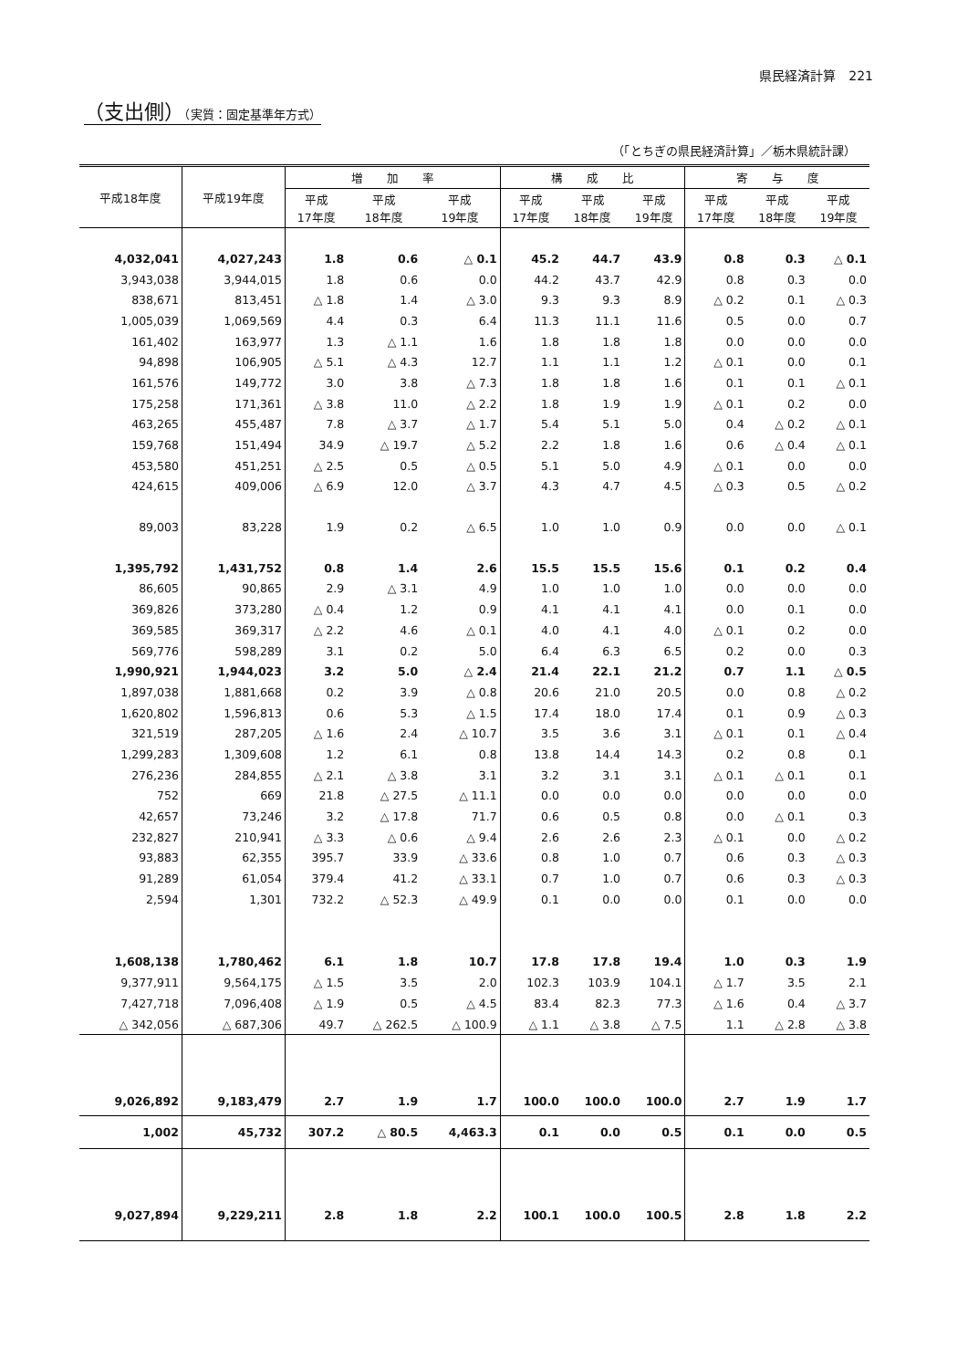県民経済計算　221
（支出側）（実質：固定基準年方式）
（「とちぎの県民経済計算」／栃木県統計課）
| 平成18年度 | 平成19年度 | 増 加 率 | | | 構 成 比 | | | 寄 与 度 | | |
| --- | --- | --- | --- | --- | --- | --- | --- | --- | --- | --- |
| | | 平成 17年度 | 平成 18年度 | 平成 19年度 | 平成 17年度 | 平成 18年度 | 平成 19年度 | 平成 17年度 | 平成 18年度 | 平成 19年度 |
| 4,032,041 | 4,027,243 | 1.8 | 0.6 | △ 0.1 | 45.2 | 44.7 | 43.9 | 0.8 | 0.3 | △ 0.1 |
| 3,943,038 | 3,944,015 | 1.8 | 0.6 | 0.0 | 44.2 | 43.7 | 42.9 | 0.8 | 0.3 | 0.0 |
| 838,671 | 813,451 | △ 1.8 | 1.4 | △ 3.0 | 9.3 | 9.3 | 8.9 | △ 0.2 | 0.1 | △ 0.3 |
| 1,005,039 | 1,069,569 | 4.4 | 0.3 | 6.4 | 11.3 | 11.1 | 11.6 | 0.5 | 0.0 | 0.7 |
| 161,402 | 163,977 | 1.3 | △ 1.1 | 1.6 | 1.8 | 1.8 | 1.8 | 0.0 | 0.0 | 0.0 |
| 94,898 | 106,905 | △ 5.1 | △ 4.3 | 12.7 | 1.1 | 1.1 | 1.2 | △ 0.1 | 0.0 | 0.1 |
| 161,576 | 149,772 | 3.0 | 3.8 | △ 7.3 | 1.8 | 1.8 | 1.6 | 0.1 | 0.1 | △ 0.1 |
| 175,258 | 171,361 | △ 3.8 | 11.0 | △ 2.2 | 1.8 | 1.9 | 1.9 | △ 0.1 | 0.2 | 0.0 |
| 463,265 | 455,487 | 7.8 | △ 3.7 | △ 1.7 | 5.4 | 5.1 | 5.0 | 0.4 | △ 0.2 | △ 0.1 |
| 159,768 | 151,494 | 34.9 | △ 19.7 | △ 5.2 | 2.2 | 1.8 | 1.6 | 0.6 | △ 0.4 | △ 0.1 |
| 453,580 | 451,251 | △ 2.5 | 0.5 | △ 0.5 | 5.1 | 5.0 | 4.9 | △ 0.1 | 0.0 | 0.0 |
| 424,615 | 409,006 | △ 6.9 | 12.0 | △ 3.7 | 4.3 | 4.7 | 4.5 | △ 0.3 | 0.5 | △ 0.2 |
| 89,003 | 83,228 | 1.9 | 0.2 | △ 6.5 | 1.0 | 1.0 | 0.9 | 0.0 | 0.0 | △ 0.1 |
| 1,395,792 | 1,431,752 | 0.8 | 1.4 | 2.6 | 15.5 | 15.5 | 15.6 | 0.1 | 0.2 | 0.4 |
| 86,605 | 90,865 | 2.9 | △ 3.1 | 4.9 | 1.0 | 1.0 | 1.0 | 0.0 | 0.0 | 0.0 |
| 369,826 | 373,280 | △ 0.4 | 1.2 | 0.9 | 4.1 | 4.1 | 4.1 | 0.0 | 0.1 | 0.0 |
| 369,585 | 369,317 | △ 2.2 | 4.6 | △ 0.1 | 4.0 | 4.1 | 4.0 | △ 0.1 | 0.2 | 0.0 |
| 569,776 | 598,289 | 3.1 | 0.2 | 5.0 | 6.4 | 6.3 | 6.5 | 0.2 | 0.0 | 0.3 |
| 1,990,921 | 1,944,023 | 3.2 | 5.0 | △ 2.4 | 21.4 | 22.1 | 21.2 | 0.7 | 1.1 | △ 0.5 |
| 1,897,038 | 1,881,668 | 0.2 | 3.9 | △ 0.8 | 20.6 | 21.0 | 20.5 | 0.0 | 0.8 | △ 0.2 |
| 1,620,802 | 1,596,813 | 0.6 | 5.3 | △ 1.5 | 17.4 | 18.0 | 17.4 | 0.1 | 0.9 | △ 0.3 |
| 321,519 | 287,205 | △ 1.6 | 2.4 | △ 10.7 | 3.5 | 3.6 | 3.1 | △ 0.1 | 0.1 | △ 0.4 |
| 1,299,283 | 1,309,608 | 1.2 | 6.1 | 0.8 | 13.8 | 14.4 | 14.3 | 0.2 | 0.8 | 0.1 |
| 276,236 | 284,855 | △ 2.1 | △ 3.8 | 3.1 | 3.2 | 3.1 | 3.1 | △ 0.1 | △ 0.1 | 0.1 |
| 752 | 669 | 21.8 | △ 27.5 | △ 11.1 | 0.0 | 0.0 | 0.0 | 0.0 | 0.0 | 0.0 |
| 42,657 | 73,246 | 3.2 | △ 17.8 | 71.7 | 0.6 | 0.5 | 0.8 | 0.0 | △ 0.1 | 0.3 |
| 232,827 | 210,941 | △ 3.3 | △ 0.6 | △ 9.4 | 2.6 | 2.6 | 2.3 | △ 0.1 | 0.0 | △ 0.2 |
| 93,883 | 62,355 | 395.7 | 33.9 | △ 33.6 | 0.8 | 1.0 | 0.7 | 0.6 | 0.3 | △ 0.3 |
| 91,289 | 61,054 | 379.4 | 41.2 | △ 33.1 | 0.7 | 1.0 | 0.7 | 0.6 | 0.3 | △ 0.3 |
| 2,594 | 1,301 | 732.2 | △ 52.3 | △ 49.9 | 0.1 | 0.0 | 0.0 | 0.1 | 0.0 | 0.0 |
| 1,608,138 | 1,780,462 | 6.1 | 1.8 | 10.7 | 17.8 | 17.8 | 19.4 | 1.0 | 0.3 | 1.9 |
| 9,377,911 | 9,564,175 | △ 1.5 | 3.5 | 2.0 | 102.3 | 103.9 | 104.1 | △ 1.7 | 3.5 | 2.1 |
| 7,427,718 | 7,096,408 | △ 1.9 | 0.5 | △ 4.5 | 83.4 | 82.3 | 77.3 | △ 1.6 | 0.4 | △ 3.7 |
| △ 342,056 | △ 687,306 | 49.7 | △ 262.5 | △ 100.9 | △ 1.1 | △ 3.8 | △ 7.5 | 1.1 | △ 2.8 | △ 3.8 |
| 9,026,892 | 9,183,479 | 2.7 | 1.9 | 1.7 | 100.0 | 100.0 | 100.0 | 2.7 | 1.9 | 1.7 |
| 1,002 | 45,732 | 307.2 | △ 80.5 | 4,463.3 | 0.1 | 0.0 | 0.5 | 0.1 | 0.0 | 0.5 |
| 9,027,894 | 9,229,211 | 2.8 | 1.8 | 2.2 | 100.1 | 100.0 | 100.5 | 2.8 | 1.8 | 2.2 |